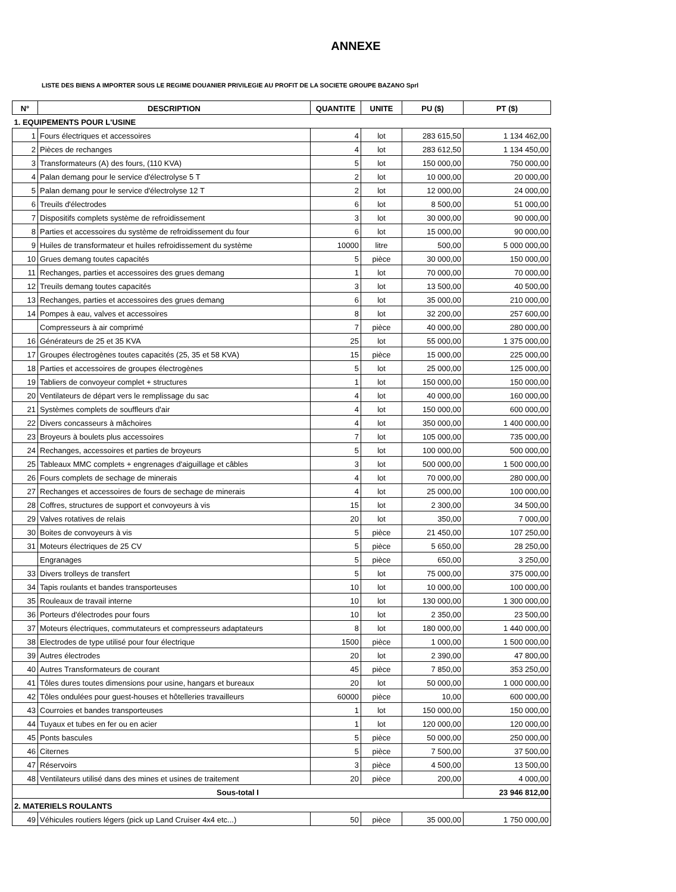ANNEXE
LISTE DES BIENS A IMPORTER SOUS LE REGIME DOUANIER PRIVILEGIE AU PROFIT DE LA SOCIETE GROUPE BAZANO Sprl
| N° | DESCRIPTION | QUANTITE | UNITE | PU ($) | PT ($) |
| --- | --- | --- | --- | --- | --- |
| 1. EQUIPEMENTS POUR L'USINE | | | | | |
| 1 | Fours électriques et accessoires | 4 | lot | 283 615,50 | 1 134 462,00 |
| 2 | Pièces de rechanges | 4 | lot | 283 612,50 | 1 134 450,00 |
| 3 | Transformateurs (A) des fours, (110 KVA) | 5 | lot | 150 000,00 | 750 000,00 |
| 4 | Palan demang pour le service d'électrolyse 5 T | 2 | lot | 10 000,00 | 20 000,00 |
| 5 | Palan demang pour le service d'électrolyse 12 T | 2 | lot | 12 000,00 | 24 000,00 |
| 6 | Treuils d'électrodes | 6 | lot | 8 500,00 | 51 000,00 |
| 7 | Dispositifs complets système de refroidissement | 3 | lot | 30 000,00 | 90 000,00 |
| 8 | Parties et accessoires du système de refroidissement du four | 6 | lot | 15 000,00 | 90 000,00 |
| 9 | Huiles de transformateur et huiles refroidissement du système | 10000 | litre | 500,00 | 5 000 000,00 |
| 10 | Grues demang toutes capacités | 5 | pièce | 30 000,00 | 150 000,00 |
| 11 | Rechanges, parties et accessoires des grues demang | 1 | lot | 70 000,00 | 70 000,00 |
| 12 | Treuils demang toutes capacités | 3 | lot | 13 500,00 | 40 500,00 |
| 13 | Rechanges, parties et accessoires des grues demang | 6 | lot | 35 000,00 | 210 000,00 |
| 14 | Pompes à eau, valves et accessoires | 8 | lot | 32 200,00 | 257 600,00 |
| | Compresseurs à air comprimé | 7 | pièce | 40 000,00 | 280 000,00 |
| 16 | Générateurs de 25 et 35 KVA | 25 | lot | 55 000,00 | 1 375 000,00 |
| 17 | Groupes électrogènes toutes capacités (25, 35 et 58 KVA) | 15 | pièce | 15 000,00 | 225 000,00 |
| 18 | Parties et accessoires de groupes électrogènes | 5 | lot | 25 000,00 | 125 000,00 |
| 19 | Tabliers de convoyeur complet + structures | 1 | lot | 150 000,00 | 150 000,00 |
| 20 | Ventilateurs de départ vers le remplissage du sac | 4 | lot | 40 000,00 | 160 000,00 |
| 21 | Systèmes complets de souffleurs d'air | 4 | lot | 150 000,00 | 600 000,00 |
| 22 | Divers concasseurs à mâchoires | 4 | lot | 350 000,00 | 1 400 000,00 |
| 23 | Broyeurs à boulets plus accessoires | 7 | lot | 105 000,00 | 735 000,00 |
| 24 | Rechanges, accessoires et parties de broyeurs | 5 | lot | 100 000,00 | 500 000,00 |
| 25 | Tableaux MMC complets + engrenages d'aiguillage et câbles | 3 | lot | 500 000,00 | 1 500 000,00 |
| 26 | Fours complets de sechage de minerais | 4 | lot | 70 000,00 | 280 000,00 |
| 27 | Rechanges et accessoires de fours de sechage de minerais | 4 | lot | 25 000,00 | 100 000,00 |
| 28 | Coffres, structures de support et convoyeurs à vis | 15 | lot | 2 300,00 | 34 500,00 |
| 29 | Valves rotatives de relais | 20 | lot | 350,00 | 7 000,00 |
| 30 | Boites de convoyeurs à vis | 5 | pièce | 21 450,00 | 107 250,00 |
| 31 | Moteurs électriques de 25 CV | 5 | pièce | 5 650,00 | 28 250,00 |
| | Engranages | 5 | pièce | 650,00 | 3 250,00 |
| 33 | Divers trolleys de transfert | 5 | lot | 75 000,00 | 375 000,00 |
| 34 | Tapis roulants et bandes transporteuses | 10 | lot | 10 000,00 | 100 000,00 |
| 35 | Rouleaux de travail interne | 10 | lot | 130 000,00 | 1 300 000,00 |
| 36 | Porteurs d'électrodes pour fours | 10 | lot | 2 350,00 | 23 500,00 |
| 37 | Moteurs électriques, commutateurs et compresseurs adaptateurs | 8 | lot | 180 000,00 | 1 440 000,00 |
| 38 | Electrodes de type utilisé pour four électrique | 1500 | pièce | 1 000,00 | 1 500 000,00 |
| 39 | Autres électrodes | 20 | lot | 2 390,00 | 47 800,00 |
| 40 | Autres Transformateurs de courant | 45 | pièce | 7 850,00 | 353 250,00 |
| 41 | Tôles dures toutes dimensions pour usine, hangars et bureaux | 20 | lot | 50 000,00 | 1 000 000,00 |
| 42 | Tôles ondulées pour guest-houses et hôtelleries travailleurs | 60000 | pièce | 10,00 | 600 000,00 |
| 43 | Courroies et bandes transporteuses | 1 | lot | 150 000,00 | 150 000,00 |
| 44 | Tuyaux et tubes en fer ou en acier | 1 | lot | 120 000,00 | 120 000,00 |
| 45 | Ponts bascules | 5 | pièce | 50 000,00 | 250 000,00 |
| 46 | Citernes | 5 | pièce | 7 500,00 | 37 500,00 |
| 47 | Réservoirs | 3 | pièce | 4 500,00 | 13 500,00 |
| 48 | Ventilateurs utilisé dans des mines et usines de traitement | 20 | pièce | 200,00 | 4 000,00 |
| Sous-total I | | | | | 23 946 812,00 |
| 2. MATERIELS ROULANTS | | | | | |
| 49 | Véhicules routiers légers (pick up Land Cruiser 4x4 etc...) | 50 | pièce | 35 000,00 | 1 750 000,00 |